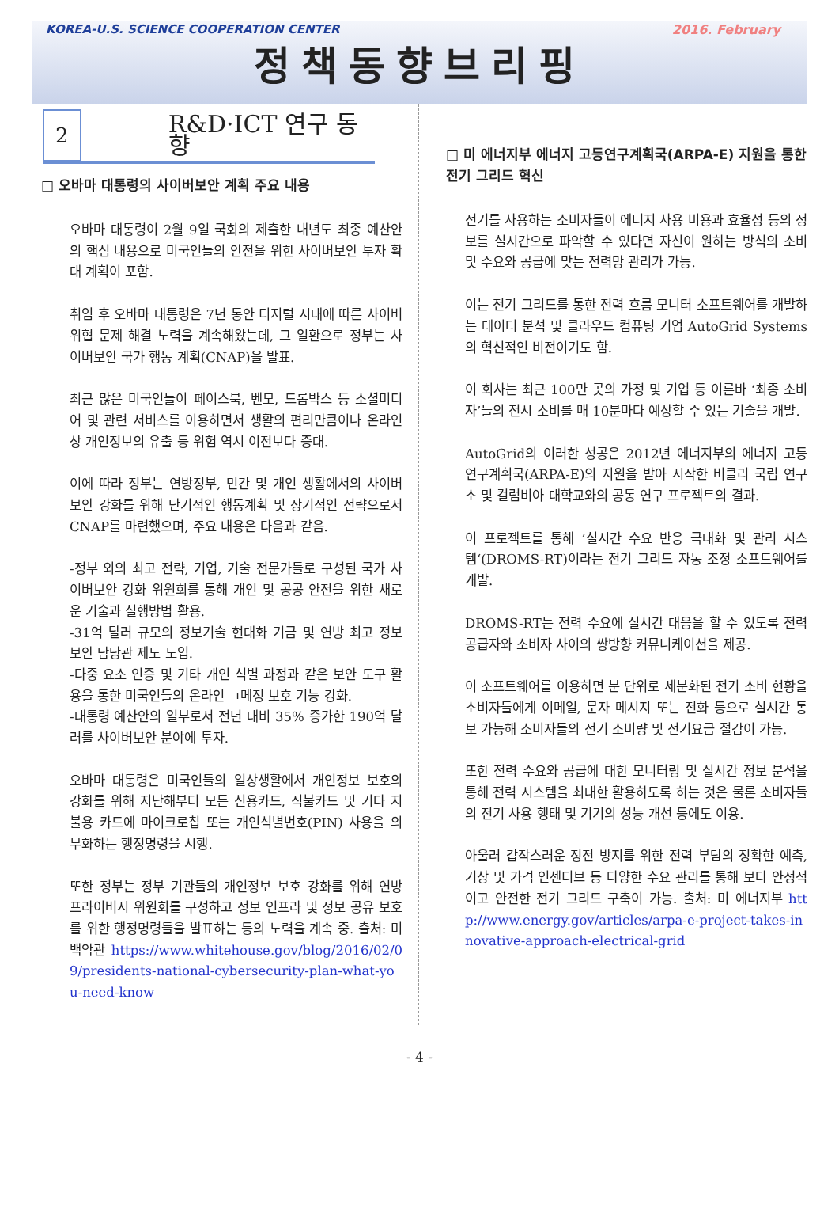KOREA-U.S. SCIENCE COOPERATION CENTER 2016. February
정책동향브리핑
2
R&D·ICT 연구 동향
□ 오바마 대통령의 사이버보안 계획 주요 내용
오바마 대통령이 2월 9일 국회의 제출한 내년도 최종 예산안의 핵심 내용으로 미국인들의 안전을 위한 사이버보안 투자 확대 계획이 포함.
취임 후 오바마 대통령은 7년 동안 디지털 시대에 따른 사이버 위협 문제 해결 노력을 계속해왔는데, 그 일환으로 정부는 사이버보안 국가 행동 계획(CNAP)을 발표.
최근 많은 미국인들이 페이스북, 벤모, 드롭박스 등 소셜미디어 및 관련 서비스를 이용하면서 생활의 편리만큼이나 온라인상 개인정보의 유출 등 위험 역시 이전보다 증대.
이에 따라 정부는 연방정부, 민간 및 개인 생활에서의 사이버보안 강화를 위해 단기적인 행동계획 및 장기적인 전략으로서 CNAP를 마련했으며, 주요 내용은 다음과 같음.
-정부 외의 최고 전략, 기업, 기술 전문가들로 구성된 국가 사이버보안 강화 위원회를 통해 개인 및 공공 안전을 위한 새로운 기술과 실행방법 활용.
-31억 달러 규모의 정보기술 현대화 기금 및 연방 최고 정보 보안 담당관 제도 도입.
-다중 요소 인증 및 기타 개인 식별 과정과 같은 보안 도구 활용을 통한 미국인들의 온라인 ㄱ메정 보호 기능 강화.
-대통령 예산안의 일부로서 전년 대비 35% 증가한 190억 달러를 사이버보안 분야에 투자.
오바마 대통령은 미국인들의 일상생활에서 개인정보 보호의 강화를 위해 지난해부터 모든 신용카드, 직불카드 및 기타 지불용 카드에 마이크로칩 또는 개인식별번호(PIN) 사용을 의무화하는 행정명령을 시행.
또한 정부는 정부 기관들의 개인정보 보호 강화를 위해 연방 프라이버시 위원회를 구성하고 정보 인프라 및 정보 공유 보호를 위한 행정명령들을 발표하는 등의 노력을 계속 중. 출처: 미 백악관 https://www.whitehouse.gov/blog/2016/02/09/presidents-national-cybersecurity-plan-what-you-need-know
□ 미 에너지부 에너지 고등연구계획국(ARPA-E) 지원을 통한 전기 그리드 혁신
전기를 사용하는 소비자들이 에너지 사용 비용과 효율성 등의 정보를 실시간으로 파악할 수 있다면 자신이 원하는 방식의 소비 및 수요와 공급에 맞는 전력망 관리가 가능.
이는 전기 그리드를 통한 전력 흐름 모니터 소프트웨어를 개발하는 데이터 분석 및 클라우드 컴퓨팅 기업 AutoGrid Systems의 혁신적인 비전이기도 함.
이 회사는 최근 100만 곳의 가정 및 기업 등 이른바 ‘최종 소비자’들의 전시 소비를 매 10분마다 예상할 수 있는 기술을 개발.
AutoGrid의 이러한 성공은 2012년 에너지부의 에너지 고등연구계획국(ARPA-E)의 지원을 받아 시작한 버클리 국립 연구소 및 컬럼비아 대학교와의 공동 연구 프로젝트의 결과.
이 프로젝트를 통해 ’실시간 수요 반응 극대화 및 관리 시스템‘(DROMS-RT)이라는 전기 그리드 자동 조정 소프트웨어를 개발.
DROMS-RT는 전력 수요에 실시간 대응을 할 수 있도록 전력 공급자와 소비자 사이의 쌍방향 커뮤니케이션을 제공.
이 소프트웨어를 이용하면 분 단위로 세분화된 전기 소비 현황을 소비자들에게 이메일, 문자 메시지 또는 전화 등으로 실시간 통보 가능해 소비자들의 전기 소비량 및 전기요금 절감이 가능.
또한 전력 수요와 공급에 대한 모니터링 및 실시간 정보 분석을 통해 전력 시스템을 최대한 활용하도록 하는 것은 물론 소비자들의 전기 사용 행태 및 기기의 성능 개선 등에도 이용.
아울러 갑작스러운 정전 방지를 위한 전력 부담의 정확한 예측, 기상 및 가격 인센티브 등 다양한 수요 관리를 통해 보다 안정적이고 안전한 전기 그리드 구축이 가능. 출처: 미 에너지부 http://www.energy.gov/articles/arpa-e-project-takes-innovative-approach-electrical-grid
- 4 -